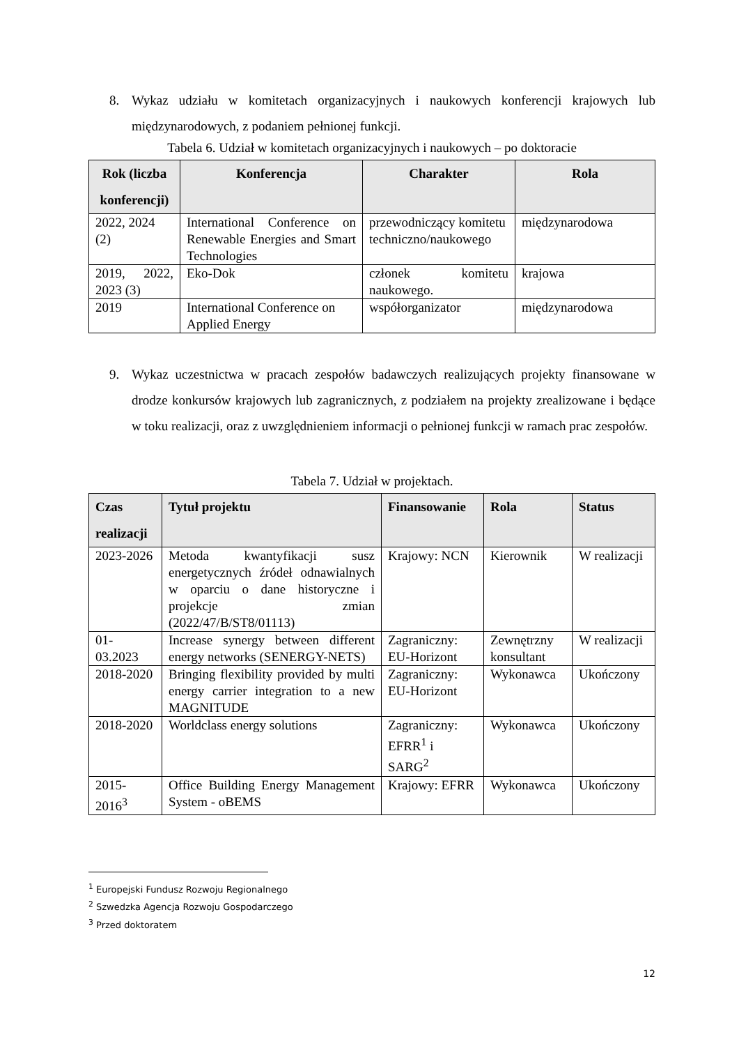8. Wykaz udziału w komitetach organizacyjnych i naukowych konferencji krajowych lub międzynarodowych, z podaniem pełnionej funkcji.
Tabela 6. Udział w komitetach organizacyjnych i naukowych – po doktoracie
| Rok (liczba konferencji) | Konferencja | Charakter | Rola |
| --- | --- | --- | --- |
| 2022, 2024 (2) | International Conference on Renewable Energies and Smart Technologies | przewodniczący komitetu techniczno/naukowego | międzynarodowa |
| 2019, 2022, 2023 (3) | Eko-Dok | członek komitetu naukowego. | krajowa |
| 2019 | International Conference on Applied Energy | współorganizator | międzynarodowa |
9. Wykaz uczestnictwa w pracach zespołów badawczych realizujących projekty finansowane w drodze konkursów krajowych lub zagranicznych, z podziałem na projekty zrealizowane i będące w toku realizacji, oraz z uwzględnieniem informacji o pełnionej funkcji w ramach prac zespołów.
Tabela 7. Udział w projektach.
| Czas realizacji | Tytuł projektu | Finansowanie | Rola | Status |
| --- | --- | --- | --- | --- |
| 2023-2026 | Metoda kwantyfikacji susz energetycznych źródeł odnawialnych w oparciu o dane historyczne i projekcje zmian (2022/47/B/ST8/01113) | Krajowy: NCN | Kierownik | W realizacji |
| 01-03.2023 | Increase synergy between different energy networks (SENERGY-NETS) | Zagraniczny: EU-Horizont | Zewnętrzny konsultant | W realizacji |
| 2018-2020 | Bringing flexibility provided by multi energy carrier integration to a new MAGNITUDE | Zagraniczny: EU-Horizont | Wykonawca | Ukończony |
| 2018-2020 | Worldclass energy solutions | Zagraniczny: EFRR<sup>1</sup> i SARG<sup>2</sup> | Wykonawca | Ukończony |
| 2015-2016<sup>3</sup> | Office Building Energy Management System - oBEMS | Krajowy: EFRR | Wykonawca | Ukończony |
<sup>1</sup> Europejski Fundusz Rozwoju Regionalnego
<sup>2</sup> Szwedzka Agencja Rozwoju Gospodarczego
<sup>3</sup> Przed doktoratem
12